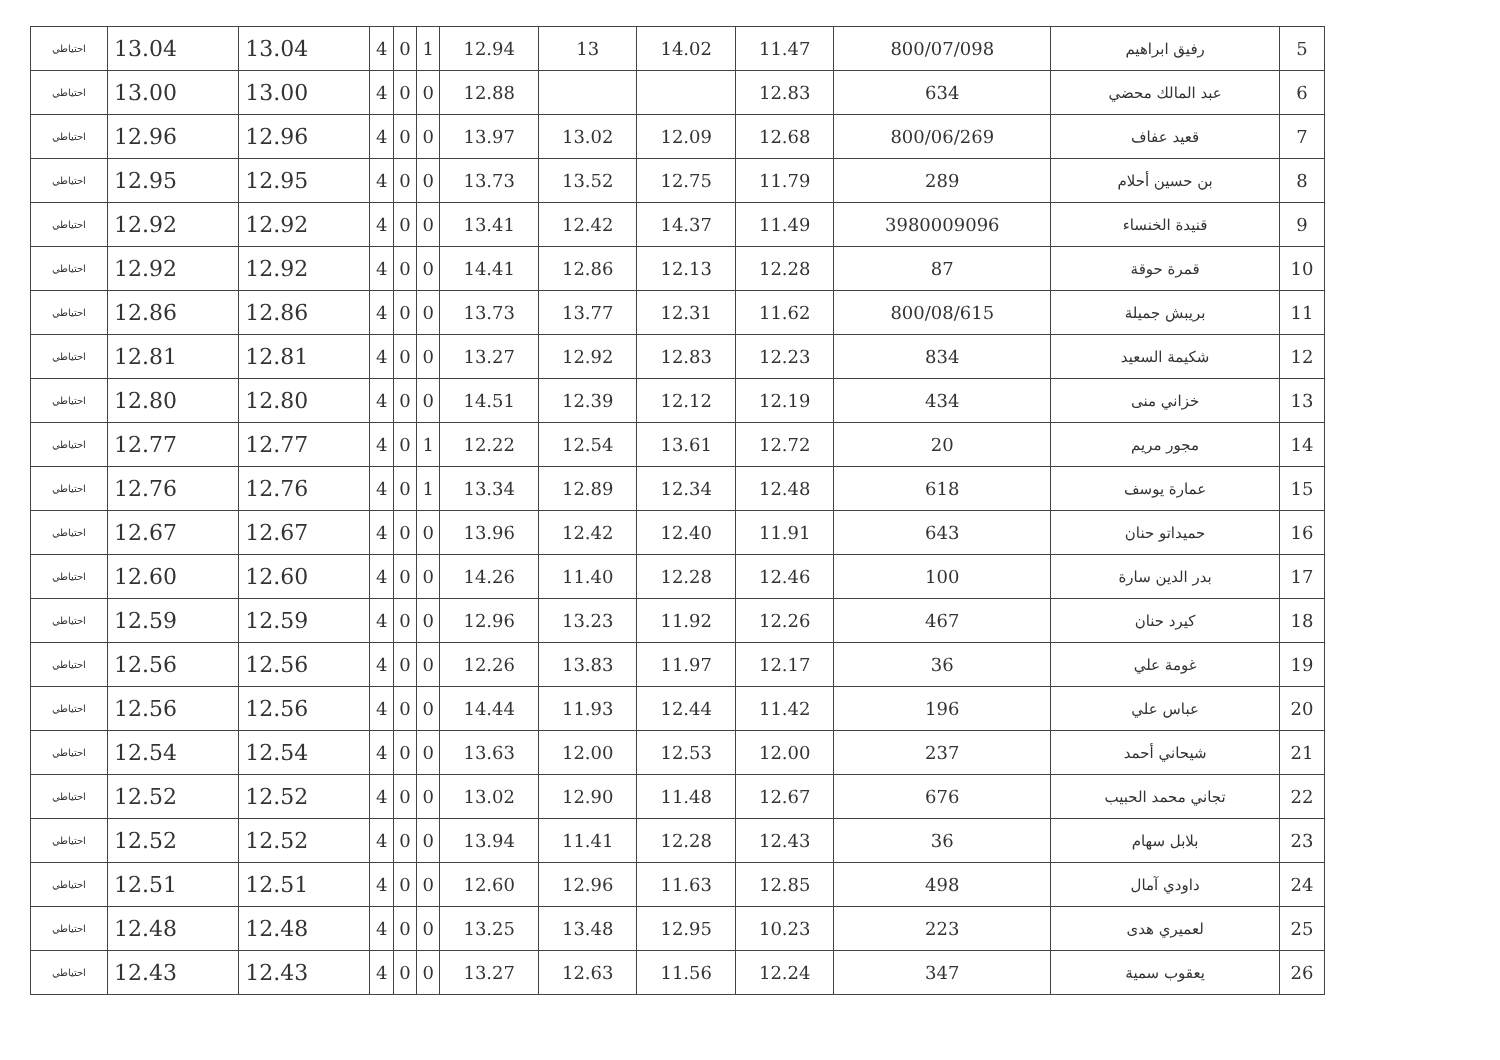| احتياطي | 13.04 | 13.04 | 4 | 0 | 1 | 12.94 | 13 | 14.02 | 11.47 | 800/07/098 | رفيق ابراهيم | 5 |
| احتياطي | 13.00 | 13.00 | 4 | 0 | 0 | 12.88 | | | 12.83 | 634 | عبد المالك محضي | 6 |
| احتياطي | 12.96 | 12.96 | 4 | 0 | 0 | 13.97 | 13.02 | 12.09 | 12.68 | 800/06/269 | قعيد عفاف | 7 |
| احتياطي | 12.95 | 12.95 | 4 | 0 | 0 | 13.73 | 13.52 | 12.75 | 11.79 | 289 | بن حسين أحلام | 8 |
| احتياطي | 12.92 | 12.92 | 4 | 0 | 0 | 13.41 | 12.42 | 14.37 | 11.49 | 3980009096 | قنيدة الخنساء | 9 |
| احتياطي | 12.92 | 12.92 | 4 | 0 | 0 | 14.41 | 12.86 | 12.13 | 12.28 | 87 | قمرة حوقة | 10 |
| احتياطي | 12.86 | 12.86 | 4 | 0 | 0 | 13.73 | 13.77 | 12.31 | 11.62 | 800/08/615 | بريبش جميلة | 11 |
| احتياطي | 12.81 | 12.81 | 4 | 0 | 0 | 13.27 | 12.92 | 12.83 | 12.23 | 834 | شكيمة السعيد | 12 |
| احتياطي | 12.80 | 12.80 | 4 | 0 | 0 | 14.51 | 12.39 | 12.12 | 12.19 | 434 | خزاني منى | 13 |
| احتياطي | 12.77 | 12.77 | 4 | 0 | 1 | 12.22 | 12.54 | 13.61 | 12.72 | 20 | مجور مريم | 14 |
| احتياطي | 12.76 | 12.76 | 4 | 0 | 1 | 13.34 | 12.89 | 12.34 | 12.48 | 618 | عمارة يوسف | 15 |
| احتياطي | 12.67 | 12.67 | 4 | 0 | 0 | 13.96 | 12.42 | 12.40 | 11.91 | 643 | حميداتو حنان | 16 |
| احتياطي | 12.60 | 12.60 | 4 | 0 | 0 | 14.26 | 11.40 | 12.28 | 12.46 | 100 | بدر الدين سارة | 17 |
| احتياطي | 12.59 | 12.59 | 4 | 0 | 0 | 12.96 | 13.23 | 11.92 | 12.26 | 467 | كيرد حنان | 18 |
| احتياطي | 12.56 | 12.56 | 4 | 0 | 0 | 12.26 | 13.83 | 11.97 | 12.17 | 36 | غومة علي | 19 |
| احتياطي | 12.56 | 12.56 | 4 | 0 | 0 | 14.44 | 11.93 | 12.44 | 11.42 | 196 | عباس علي | 20 |
| احتياطي | 12.54 | 12.54 | 4 | 0 | 0 | 13.63 | 12.00 | 12.53 | 12.00 | 237 | شيحاني أحمد | 21 |
| احتياطي | 12.52 | 12.52 | 4 | 0 | 0 | 13.02 | 12.90 | 11.48 | 12.67 | 676 | تجاني محمد الحبيب | 22 |
| احتياطي | 12.52 | 12.52 | 4 | 0 | 0 | 13.94 | 11.41 | 12.28 | 12.43 | 36 | بلابل سهام | 23 |
| احتياطي | 12.51 | 12.51 | 4 | 0 | 0 | 12.60 | 12.96 | 11.63 | 12.85 | 498 | داودي آمال | 24 |
| احتياطي | 12.48 | 12.48 | 4 | 0 | 0 | 13.25 | 13.48 | 12.95 | 10.23 | 223 | لعميري هدى | 25 |
| احتياطي | 12.43 | 12.43 | 4 | 0 | 0 | 13.27 | 12.63 | 11.56 | 12.24 | 347 | يعقوب سمية | 26 |